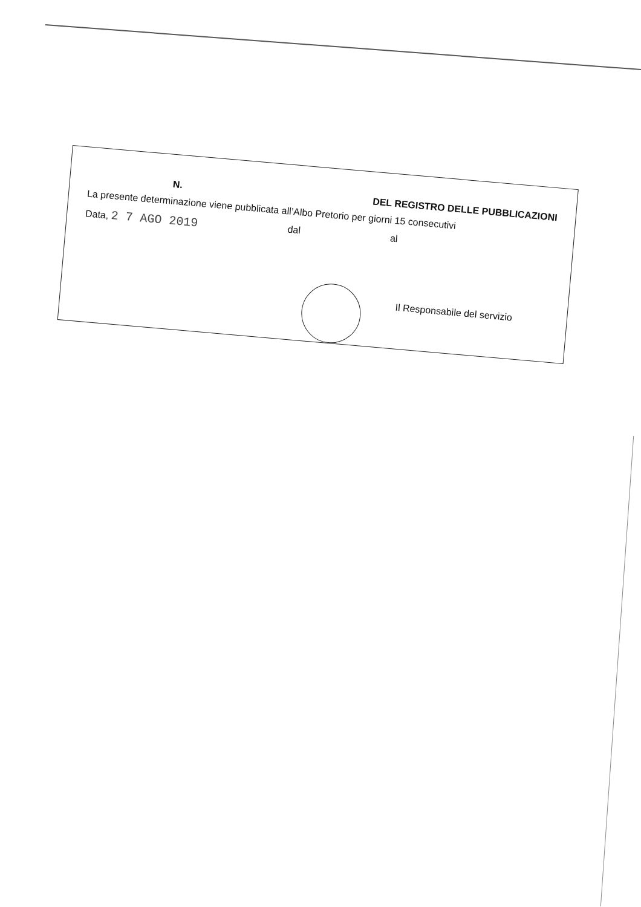N. DEL REGISTRO DELLE PUBBLICAZIONI
La presente determinazione viene pubblicata all’Albo Pretorio per giorni 15 consecutivi
Data, 2 7 AGO 2019 dal al
Il Responsabile del servizio